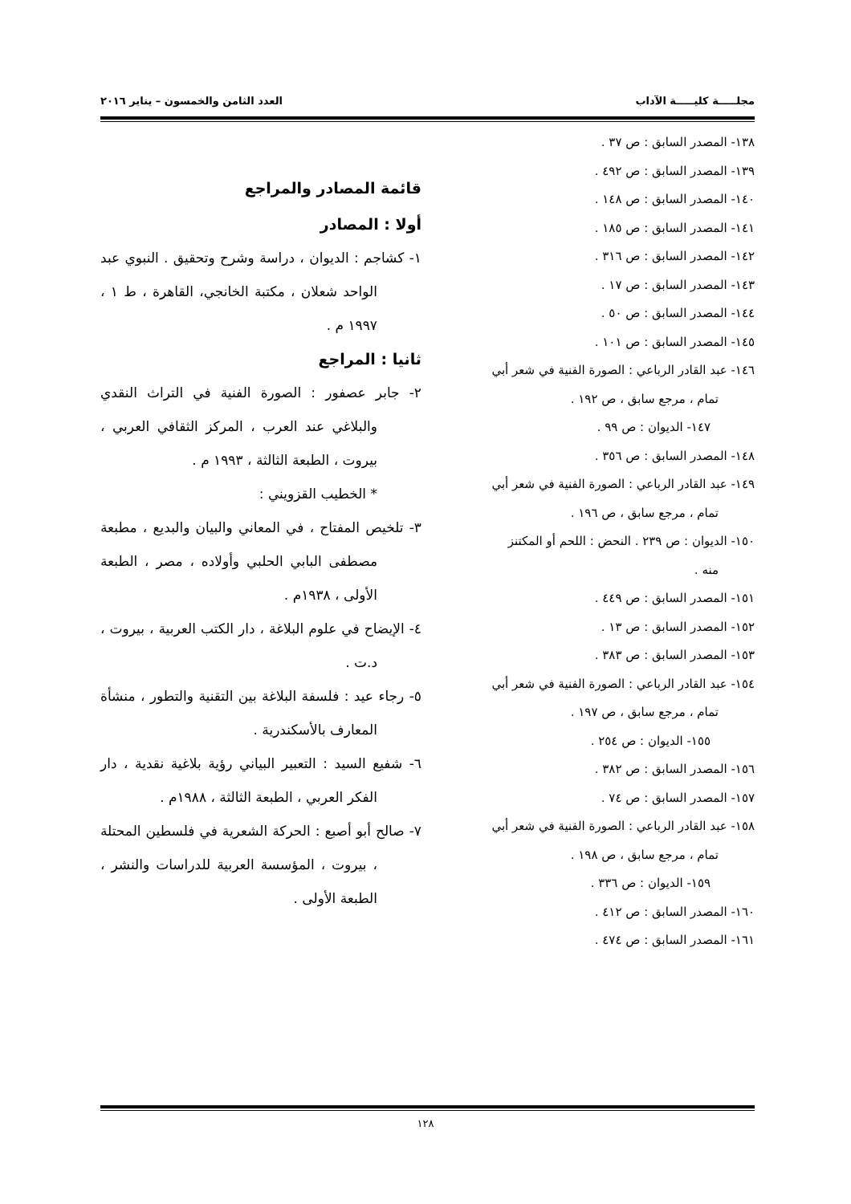مجلـــــة كليـــــة الآداب العدد الثامن والخمسون – يناير ٢٠١٦
١٣٨- المصدر السابق : ص ٣٧ .
١٣٩- المصدر السابق : ص ٤٩٢ .
١٤٠- المصدر السابق : ص ١٤٨ .
١٤١- المصدر السابق : ص ١٨٥ .
١٤٢- المصدر السابق : ص ٣١٦ .
١٤٣- المصدر السابق : ص ١٧ .
١٤٤- المصدر السابق : ص ٥٠ .
١٤٥- المصدر السابق : ص ١٠١ .
١٤٦- عبد القادر الرباعي : الصورة الفنية في شعر أبي
تمام ، مرجع سابق ، ص ١٩٢ .
١٤٧- الديوان : ص ٩٩ .
١٤٨- المصدر السابق : ص ٣٥٦ .
١٤٩- عبد القادر الرباعي : الصورة الفنية في شعر أبي
تمام ، مرجع سابق ، ص ١٩٦ .
١٥٠- الديوان : ص ٢٣٩ . النحض : اللحم أو المكتنز
منه .
١٥١- المصدر السابق : ص ٤٤٩ .
١٥٢- المصدر السابق : ص ١٣ .
١٥٣- المصدر السابق : ص ٣٨٣ .
١٥٤- عبد القادر الرباعي : الصورة الفنية في شعر أبي
تمام ، مرجع سابق ، ص ١٩٧ .
١٥٥- الديوان : ص ٢٥٤ .
١٥٦- المصدر السابق : ص ٣٨٢ .
١٥٧- المصدر السابق : ص ٧٤ .
١٥٨- عبد القادر الرباعي : الصورة الفنية في شعر أبي
تمام ، مرجع سابق ، ص ١٩٨ .
١٥٩- الديوان : ص ٣٣٦ .
١٦٠- المصدر السابق : ص ٤١٢ .
١٦١- المصدر السابق : ص ٤٧٤ .
قائمة المصادر والمراجع
أولا : المصادر
١- كشاجم : الديوان ، دراسة وشرح وتحقيق . النبوي عبد الواحد شعلان ، مكتبة الخانجي، القاهرة ، ط ١ ، ١٩٩٧ م .
ثانيا : المراجع
٢- جابر عصفور : الصورة الفنية في التراث النقدي والبلاغي عند العرب ، المركز الثقافي العربي ، بيروت ، الطبعة الثالثة ، ١٩٩٣ م .
* الخطيب القزويني :
٣- تلخيص المفتاح ، في المعاني والبيان والبديع ، مطبعة مصطفى البابي الحلبي وأولاده ، مصر ، الطبعة الأولى ، ١٩٣٨م .
٤- الإيضاح في علوم البلاغة ، دار الكتب العربية ، بيروت ، د.ت .
٥- رجاء عيد : فلسفة البلاغة بين التقنية والتطور ، منشأة المعارف بالأسكندرية .
٦- شفيع السيد : التعبير البياني رؤية بلاغية نقدية ، دار الفكر العربي ، الطبعة الثالثة ، ١٩٨٨م .
٧- صالح أبو أصبع : الحركة الشعرية في فلسطين المحتلة ، بيروت ، المؤسسة العربية للدراسات والنشر ، الطبعة الأولى .
١٢٨